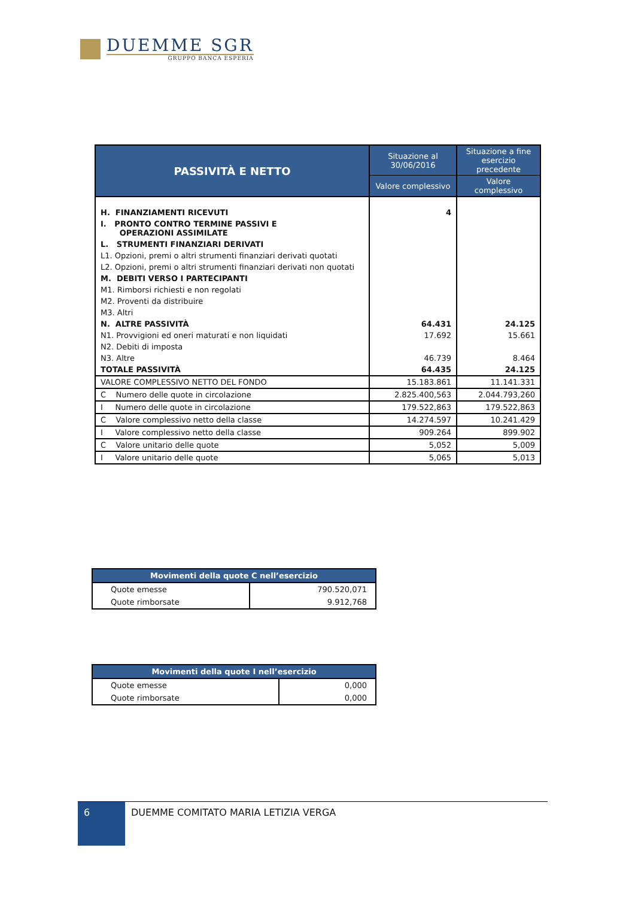DUEMME SGR
GRUPPO BANCA ESPERIA
| PASSIVITÀ E NETTO | Situazione al 30/06/2016 | Situazione a fine esercizio precedente |
| --- | --- | --- |
| | Valore complessivo | Valore complessivo |
| H. FINANZIAMENTI RICEVUTI | 4 | |
| I. PRONTO CONTRO TERMINE PASSIVI E OPERAZIONI ASSIMILATE | | |
| L. STRUMENTI FINANZIARI DERIVATI | | |
| L1. Opzioni, premi o altri strumenti finanziari derivati quotati | | |
| L2. Opzioni, premi o altri strumenti finanziari derivati non quotati | | |
| M. DEBITI VERSO I PARTECIPANTI | | |
| M1. Rimborsi richiesti e non regolati | | |
| M2. Proventi da distribuire | | |
| M3. Altri | | |
| N. ALTRE PASSIVITÀ | 64.431 | 24.125 |
| N1. Provvigioni ed oneri maturati e non liquidati | 17.692 | 15.661 |
| N2. Debiti di imposta | | |
| N3. Altre | 46.739 | 8.464 |
| TOTALE PASSIVITÀ | 64.435 | 24.125 |
| VALORE COMPLESSIVO NETTO DEL FONDO | 15.183.861 | 11.141.331 |
| C Numero delle quote in circolazione | 2.825.400,563 | 2.044.793,260 |
| I Numero delle quote in circolazione | 179.522,863 | 179.522,863 |
| C Valore complessivo netto della classe | 14.274.597 | 10.241.429 |
| I Valore complessivo netto della classe | 909.264 | 899.902 |
| C Valore unitario delle quote | 5,052 | 5,009 |
| I Valore unitario delle quote | 5,065 | 5,013 |
| Movimenti della quote C nell’esercizio | |
| --- | --- |
| Quote emesse | 790.520,071 |
| Quote rimborsate | 9.912,768 |
| Movimenti della quote I nell’esercizio | |
| --- | --- |
| Quote emesse | 0,000 |
| Quote rimborsate | 0,000 |
6
DUEMME COMITATO MARIA LETIZIA VERGA